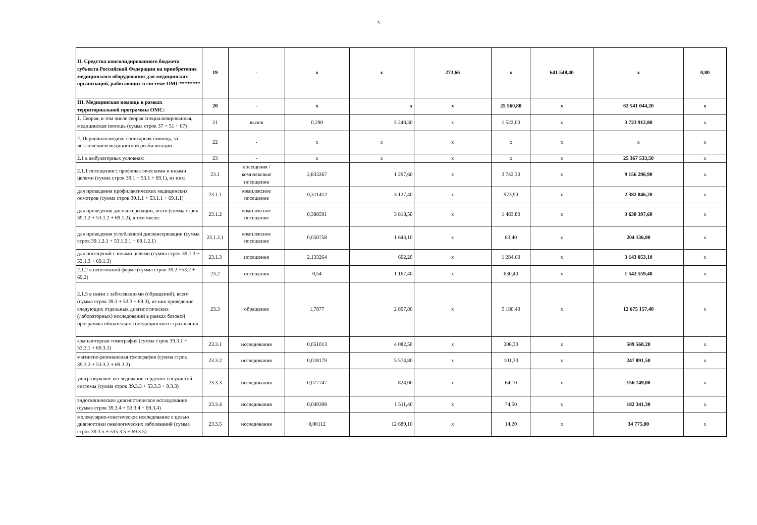3
| II. Средства консолидированного бюджета субъекта Российской Федерации на приобретение медицинского оборудования для медицинских организаций, работающих в системе ОМС******** | 19 | - | x | x | 273,66 | x | 641 548,40 | x | 0,80 |
| III. Медицинская помощь в рамках территориальной программы ОМС: | 20 | - | x | x | x | 25 560,80 | x | 62 541 044,20 | x |
| 1. Скорая, в том числе скорая специализированная, медицинская помощь (сумма строк 37 + 51 + 67) | 21 | вызов | 0,290 | 5 248,30 | x | 1 522,00 | x | 3 723 912,80 | x |
| 2. Первичная медико-санитарная помощь, за исключением медицинской реабилитации | 22 | - | x | x | x | x | x | x | x |
| 2.1 в амбулаторных условиях: | 23 | - | x | x | x | x | x | 25 367 533,50 | x |
| 2.1.1 посещения с профилактическими и иными целями (сумма строк 39.1 + 53.1 + 69.1), из них: | 23.1 | посещения / комплексные посещения | 2,833267 | 1 297,60 | x | 3 742,30 | x | 9 156 296,90 | x |
| для проведения профилактических медицинских осмотров (сумма строк 39.1.1 + 53.1.1 + 69.1.1) | 23.1.1 | комплексное посещение | 0,311412 | 3 127,40 | x | 973,90 | x | 2 382 846,20 | x |
| для проведения диспансеризации, всего (сумма строк 39.1.2 + 53.1.2 + 69.1.2), в том числе: | 23.1.2 | комплексное посещение | 0,388591 | 3 818,50 | x | 1 483,80 | x | 3 630 397,60 | x |
| для проведения углубленной диспансеризации (сумма строк 39.1.2.1 + 53.1.2.1 + 69.1.2.1) | 23.1.2.1 | комплексное посещение | 0,050758 | 1 643,10 | x | 83,40 | x | 204 136,00 | x |
| для посещений с иными целями (сумма строк 39.1.3 + 53.1.3 + 69.1.3) | 23.1.3 | посещения | 2,133264 | 602,20 | x | 1 284,60 | x | 3 143 053,10 | x |
| 2.1.2 в неотложной форме (сумма строк 39.2 +53.2 + 69.2) | 23.2 | посещения | 0,54 | 1 167,40 | x | 630,40 | x | 1 542 559,40 | x |
| 2.1.5 в связи с заболеваниями (обращений), всего (сумма строк 39.3 + 53.3 + 69.3), из них проведение следующих отдельных диагностических (лабораторных) исследований в рамках базовой программы обязательного медицинского страхования | 23.3 | обращение | 1,7877 | 2 897,80 | x | 5 180,40 | x | 12 675 157,40 | x |
| компьютерная томография (сумма строк 39.3.1 + 53.3.1 + 69.3.1) | 23.3.1 | исследования | 0,051013 | 4 082,50 | x | 208,30 | x | 509 560,20 | x |
| магнитно-резонансная томография (сумма строк 39.3.2 + 53.3.2 + 69.3.2) | 23.3.2 | исследования | 0,018179 | 5 574,80 | x | 101,30 | x | 247 891,50 | x |
| ультразвуковое исследование сердечно-сосудистой системы (сумма строк 39.3.3 + 53.3.3 + 9.3.3) | 23.3.3 | исследования | 0,077747 | 824,00 | x | 64,10 | x | 156 749,00 | x |
| эндоскопическое диагностическое исследование (сумма строк 39.3.4 + 53.3.4 + 69.3.4) | 23.3.4 | исследования | 0,049308 | 1 511,40 | x | 74,50 | x | 182 341,30 | x |
| молекулярно-генетическое исследование с целью диагностики онкологических заболеваний (сумма строк 39.3.5 + 535.3.5 + 69.3.5) | 23.3.5 | исследования | 0,00112 | 12 689,10 | x | 14,20 | x | 34 775,00 | x |